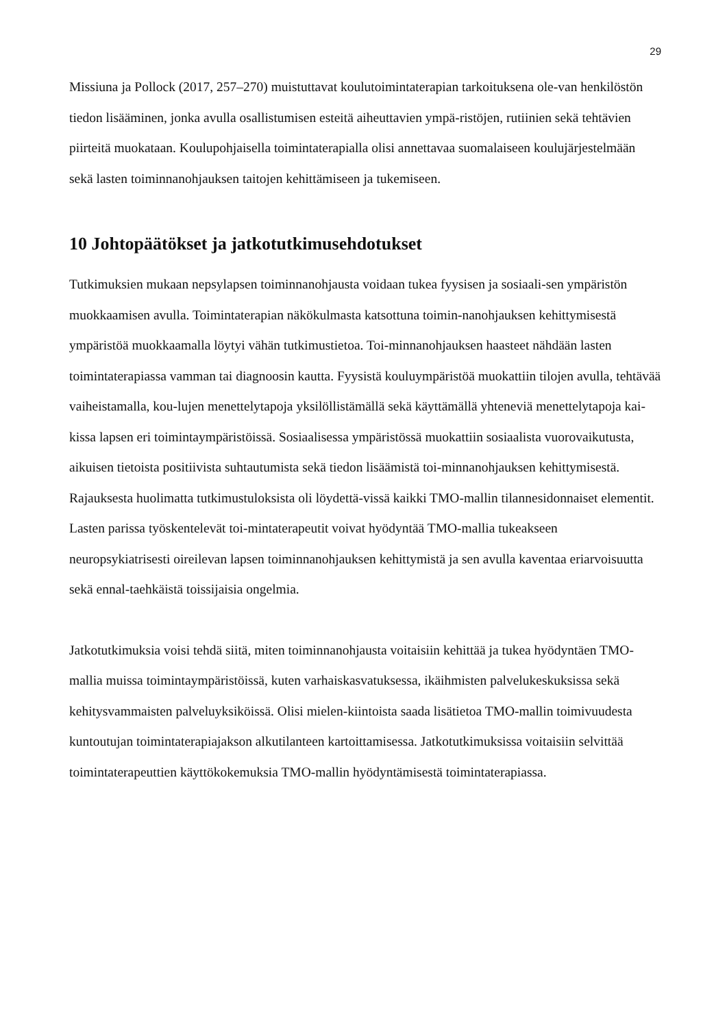29
Missiuna ja Pollock (2017, 257–270) muistuttavat koulutoimintaterapian tarkoituksena ole-van henkilöstön tiedon lisääminen, jonka avulla osallistumisen esteitä aiheuttavien ympä-ristöjen, rutiinien sekä tehtävien piirteitä muokataan. Koulupohjaisella toimintaterapialla olisi annettavaa suomalaiseen koulujärjestelmään sekä lasten toiminnanohjauksen taitojen kehittämiseen ja tukemiseen.
10 Johtopäätökset ja jatkotutkimusehdotukset
Tutkimuksien mukaan nepsylapsen toiminnanohjausta voidaan tukea fyysisen ja sosiaali-sen ympäristön muokkaamisen avulla. Toimintaterapian näkökulmasta katsottuna toimin-nanohjauksen kehittymisestä ympäristöä muokkaamalla löytyi vähän tutkimustietoa. Toi-minnanohjauksen haasteet nähdään lasten toimintaterapiassa vamman tai diagnoosin kautta. Fyysistä kouluympäristöä muokattiin tilojen avulla, tehtävää vaiheistamalla, kou-lujen menettelytapoja yksilöllistämällä sekä käyttämällä yhteneviä menettelytapoja kai-kissa lapsen eri toimintaympäristöissä. Sosiaalisessa ympäristössä muokattiin sosiaalista vuorovaikutusta, aikuisen tietoista positiivista suhtautumista sekä tiedon lisäämistä toi-minnanohjauksen kehittymisestä. Rajauksesta huolimatta tutkimustuloksista oli löydettä-vissä kaikki TMO-mallin tilannesidonnaiset elementit. Lasten parissa työskentelevät toi-mintaterapeutit voivat hyödyntää TMO-mallia tukeakseen neuropsykiatrisesti oireilevan lapsen toiminnanohjauksen kehittymistä ja sen avulla kaventaa eriarvoisuutta sekä ennal-taehkäistä toissijaisia ongelmia.
Jatkotutkimuksia voisi tehdä siitä, miten toiminnanohjausta voitaisiin kehittää ja tukea hyödyntäen TMO-mallia muissa toimintaympäristöissä, kuten varhaiskasvatuksessa, ikäihmisten palvelukeskuksissa sekä kehitysvammaisten palveluyksiköissä. Olisi mielen-kiintoista saada lisätietoa TMO-mallin toimivuudesta kuntoutujan toimintaterapiajakson alkutilanteen kartoittamisessa. Jatkotutkimuksissa voitaisiin selvittää toimintaterapeuttien käyttökokemuksia TMO-mallin hyödyntämisestä toimintaterapiassa.